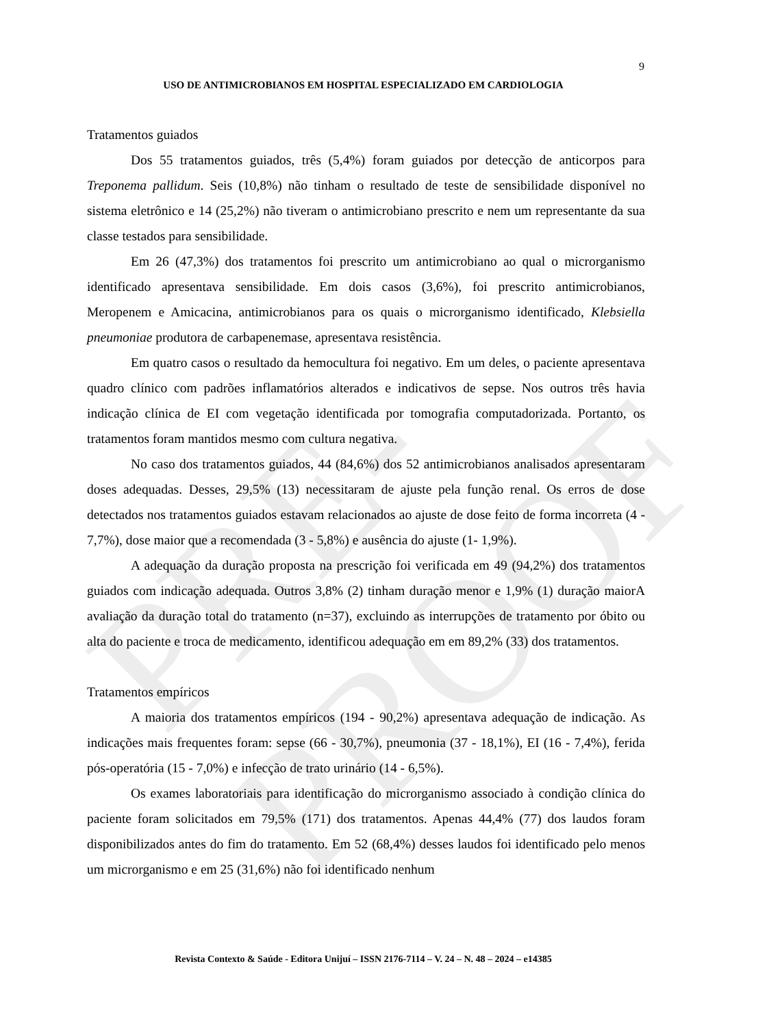PRE-PROOF
9
USO DE ANTIMICROBIANOS EM HOSPITAL ESPECIALIZADO EM CARDIOLOGIA
Tratamentos guiados
Dos 55 tratamentos guiados, três (5,4%) foram guiados por detecção de anticorpos para Treponema pallidum. Seis (10,8%) não tinham o resultado de teste de sensibilidade disponível no sistema eletrônico e 14 (25,2%) não tiveram o antimicrobiano prescrito e nem um representante da sua classe testados para sensibilidade.
Em 26 (47,3%) dos tratamentos foi prescrito um antimicrobiano ao qual o microrganismo identificado apresentava sensibilidade. Em dois casos (3,6%), foi prescrito antimicrobianos, Meropenem e Amicacina, antimicrobianos para os quais o microrganismo identificado, Klebsiella pneumoniae produtora de carbapenemase, apresentava resistência.
Em quatro casos o resultado da hemocultura foi negativo. Em um deles, o paciente apresentava quadro clínico com padrões inflamatórios alterados e indicativos de sepse. Nos outros três havia indicação clínica de EI com vegetação identificada por tomografia computadorizada. Portanto, os tratamentos foram mantidos mesmo com cultura negativa.
No caso dos tratamentos guiados, 44 (84,6%) dos 52 antimicrobianos analisados apresentaram doses adequadas. Desses, 29,5% (13) necessitaram de ajuste pela função renal. Os erros de dose detectados nos tratamentos guiados estavam relacionados ao ajuste de dose feito de forma incorreta (4 - 7,7%), dose maior que a recomendada (3 - 5,8%) e ausência do ajuste (1- 1,9%).
A adequação da duração proposta na prescrição foi verificada em 49 (94,2%) dos tratamentos guiados com indicação adequada. Outros 3,8% (2) tinham duração menor e 1,9% (1) duração maiorA avaliação da duração total do tratamento (n=37), excluindo as interrupções de tratamento por óbito ou alta do paciente e troca de medicamento, identificou adequação em em 89,2% (33) dos tratamentos.
Tratamentos empíricos
A maioria dos tratamentos empíricos (194 - 90,2%) apresentava adequação de indicação. As indicações mais frequentes foram: sepse (66 - 30,7%), pneumonia (37 - 18,1%), EI (16 - 7,4%), ferida pós-operatória (15 - 7,0%) e infecção de trato urinário (14 - 6,5%).
Os exames laboratoriais para identificação do microrganismo associado à condição clínica do paciente foram solicitados em 79,5% (171) dos tratamentos. Apenas 44,4% (77) dos laudos foram disponibilizados antes do fim do tratamento. Em 52 (68,4%) desses laudos foi identificado pelo menos um microrganismo e em 25 (31,6%) não foi identificado nenhum
Revista Contexto & Saúde - Editora Unijuí – ISSN 2176-7114 – V. 24 – N. 48 – 2024 – e14385